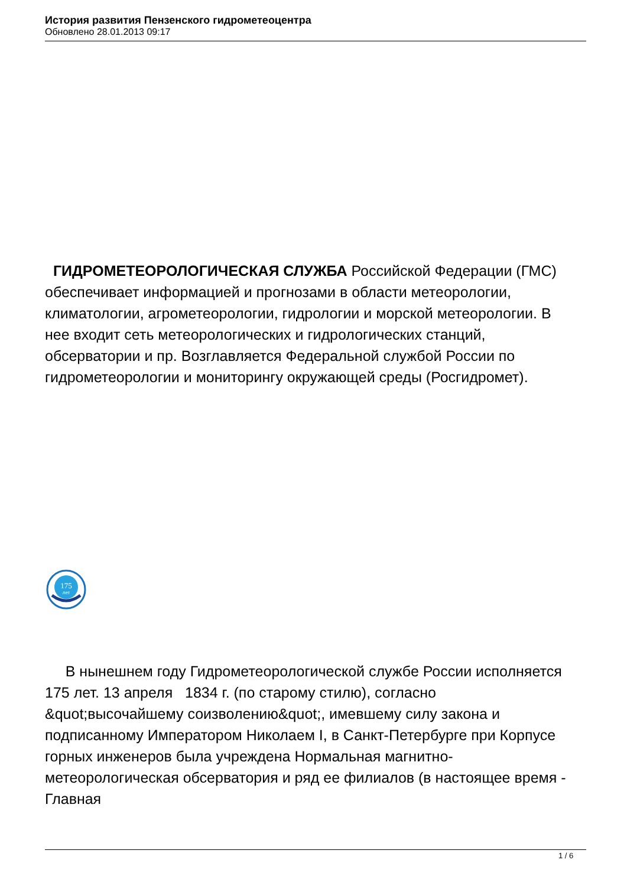История развития Пензенского гидрометеоцентра
Обновлено 28.01.2013 09:17
ГИДРОМЕТЕОРОЛОГИЧЕСКАЯ СЛУЖБА Российской Федерации (ГМС) обеспечивает информацией и прогнозами в области метеорологии, климатологии, агрометеорологии, гидрологии и морской метеорологии. В нее входит сеть метеорологических и гидрологических станций, обсерватории и пр. Возглавляется Федеральной службой России по гидрометеорологии и мониторингу окружающей среды (Росгидромет).
175
лет
В нынешнем году Гидрометеорологической службе России исполняется 175 лет. 13 апреля 1834 г. (по старому стилю), согласно &quot;высочайшему соизволению&quot;, имевшему силу закона и подписанному Императором Николаем I, в Санкт-Петербурге при Корпусе горных инженеров была учреждена Нормальная магнитно-метеорологическая обсерватория и ряд ее филиалов (в настоящее время - Главная
1 / 6